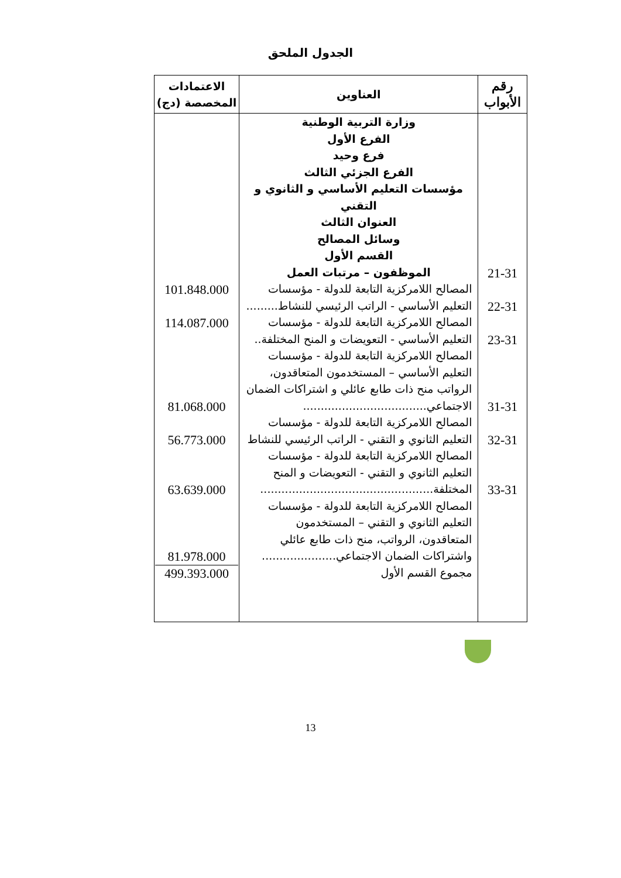الجدول الملحق
| رقم الأبواب | العناوين | الاعتمادات المخصصة (دج) |
| --- | --- | --- |
| 21-31 22-31 23-31 31-31 32-31 33-31 | وزارة التربية الوطنية الفرع الأول فرع وحيد الفرع الجزئي الثالث مؤسسات التعليم الأساسي و الثانوي و التقني العنوان الثالث وسائل المصالح القسم الأول الموظفون – مرتبات العمل المصالح اللامركزية التابعة للدولة - مؤسسات التعليم الأساسي - الراتب الرئيسي للنشاط......... المصالح اللامركزية التابعة للدولة - مؤسسات التعليم الأساسي - التعويضات و المنح المختلفة.. المصالح اللامركزية التابعة للدولة - مؤسسات التعليم الأساسي – المستخدمون المتعاقدون، الرواتب منح ذات طابع عائلي و اشتراكات الضمان الاجتماعي................................... المصالح اللامركزية التابعة للدولة - مؤسسات التعليم الثانوي و التقني - الراتب الرئيسي للنشاط المصالح اللامركزية التابعة للدولة - مؤسسات التعليم الثانوي و التقني - التعويضات و المنح المختلفة................................................. المصالح اللامركزية التابعة للدولة - مؤسسات التعليم الثانوي و التقني – المستخدمون المتعاقدون، الرواتب، منح ذات طابع عائلي واشتراكات الضمان الاجتماعي..................... مجموع القسم الأول | 101.848.000 114.087.000 81.068.000 56.773.000 63.639.000 81.978.000 499.393.000 |
13